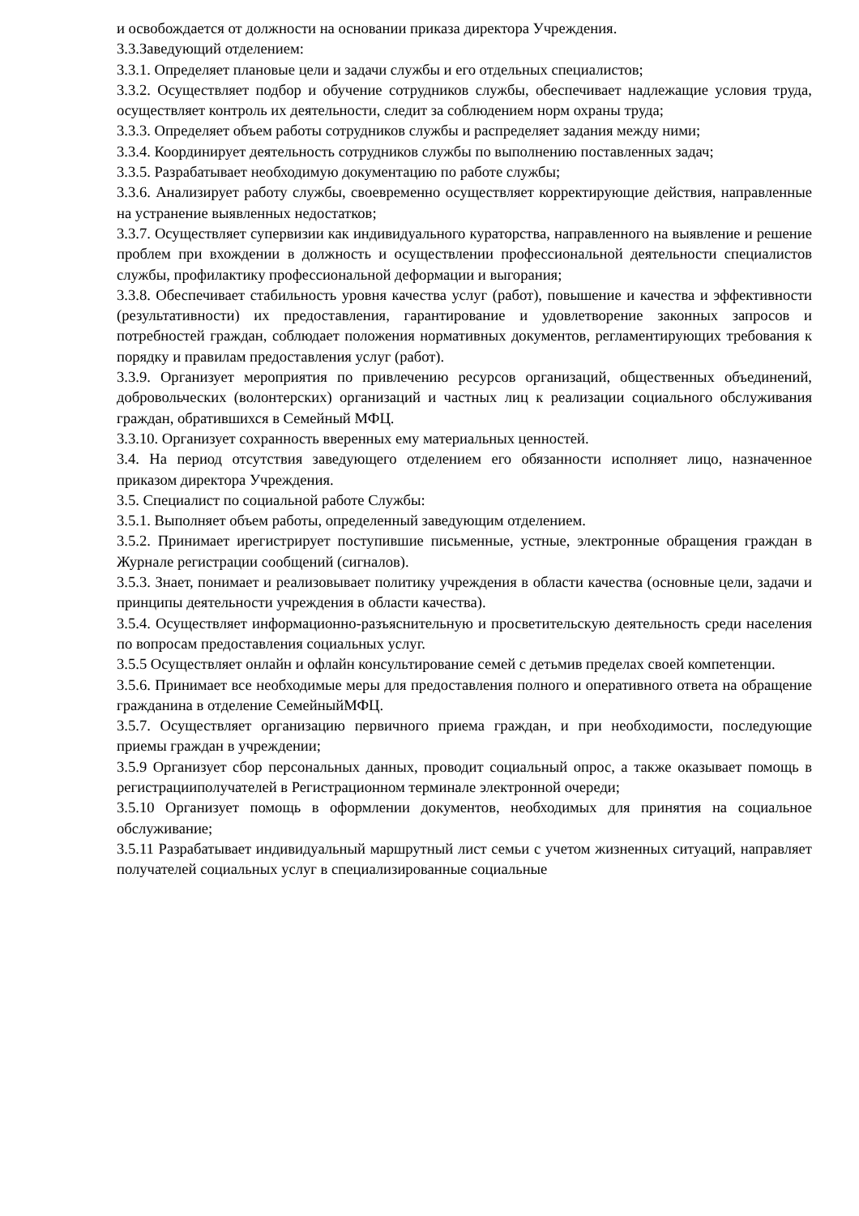и освобождается от должности на основании приказа директора Учреждения.
3.3.Заведующий отделением:
3.3.1. Определяет плановые цели и задачи службы и его отдельных специалистов;
3.3.2. Осуществляет подбор и обучение сотрудников службы, обеспечивает надлежащие условия труда, осуществляет контроль их деятельности, следит за соблюдением норм охраны труда;
3.3.3. Определяет объем работы сотрудников службы и распределяет задания между ними;
3.3.4. Координирует деятельность сотрудников службы по выполнению поставленных задач;
3.3.5. Разрабатывает необходимую документацию по работе службы;
3.3.6. Анализирует работу службы, своевременно осуществляет корректирующие действия, направленные на устранение выявленных недостатков;
3.3.7. Осуществляет супервизии как индивидуального кураторства, направленного на выявление и решение проблем при вхождении в должность и осуществлении профессиональной деятельности специалистов службы, профилактику профессиональной деформации и выгорания;
3.3.8. Обеспечивает стабильность уровня качества услуг (работ), повышение и качества и эффективности (результативности) их предоставления, гарантирование и удовлетворение законных запросов и потребностей граждан, соблюдает положения нормативных документов, регламентирующих требования к порядку и правилам предоставления услуг (работ).
3.3.9. Организует мероприятия по привлечению ресурсов организаций, общественных объединений, добровольческих (волонтерских) организаций и частных лиц к реализации социального обслуживания граждан, обратившихся в Семейный МФЦ.
3.3.10. Организует сохранность вверенных ему материальных ценностей.
3.4. На период отсутствия заведующего отделением его обязанности исполняет лицо, назначенное приказом директора Учреждения.
3.5. Специалист по социальной работе Службы:
3.5.1. Выполняет объем работы, определенный заведующим отделением.
3.5.2. Принимает ирегистрирует поступившие письменные, устные, электронные обращения граждан в Журнале регистрации сообщений (сигналов).
3.5.3. Знает, понимает и реализовывает политику учреждения в области качества (основные цели, задачи и принципы деятельности учреждения в области качества).
3.5.4. Осуществляет информационно-разъяснительную и просветительскую деятельность среди населения по вопросам предоставления социальных услуг.
3.5.5 Осуществляет онлайн и офлайн консультирование семей с детьмив пределах своей компетенции.
3.5.6. Принимает все необходимые меры для предоставления полного и оперативного ответа на обращение гражданина в отделение СемейныйМФЦ.
3.5.7. Осуществляет организацию первичного приема граждан, и при необходимости, последующие приемы граждан в учреждении;
3.5.9 Организует сбор персональных данных, проводит социальный опрос, а также оказывает помощь в регистрацииполучателей в Регистрационном терминале электронной очереди;
3.5.10 Организует помощь в оформлении документов, необходимых для принятия на социальное обслуживание;
3.5.11 Разрабатывает индивидуальный маршрутный лист семьи с учетом жизненных ситуаций, направляет получателей социальных услуг в специализированные социальные